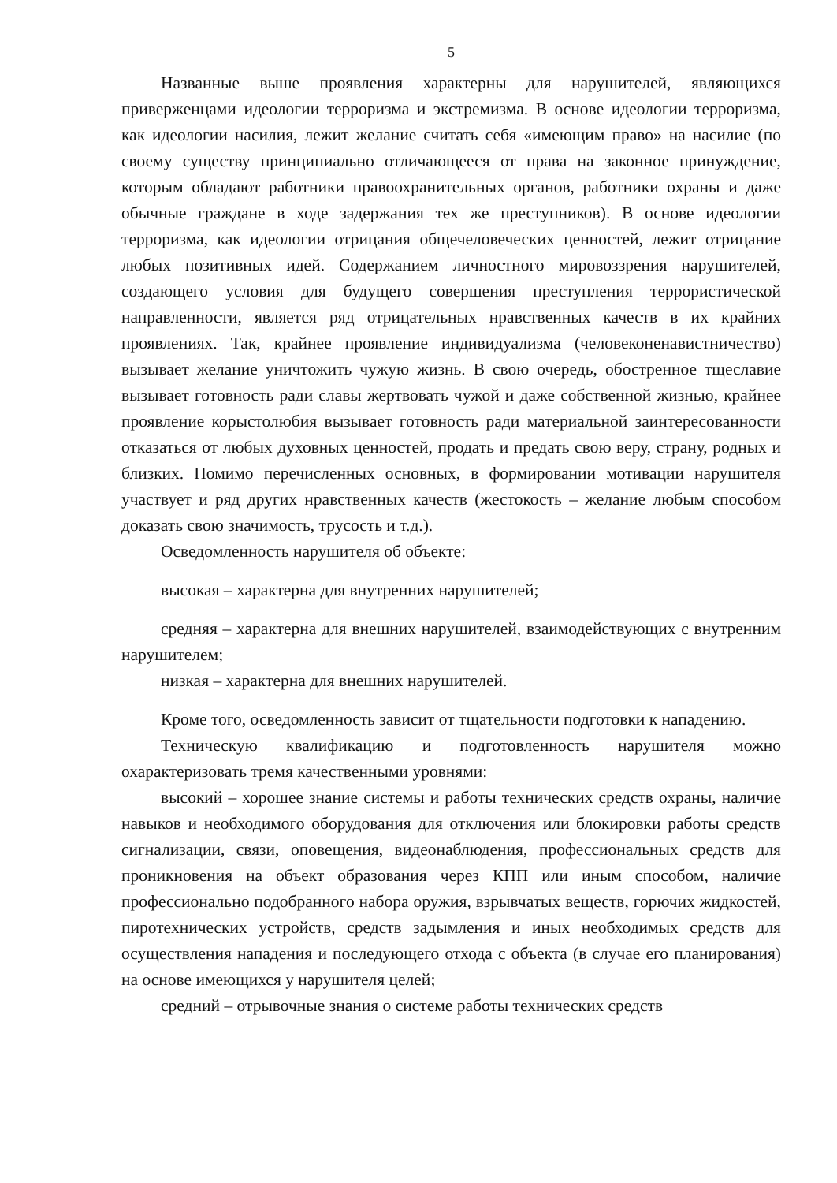5
Названные выше проявления характерны для нарушителей, являющихся приверженцами идеологии терроризма и экстремизма. В основе идеологии терроризма, как идеологии насилия, лежит желание считать себя «имеющим право» на насилие (по своему существу принципиально отличающееся от права на законное принуждение, которым обладают работники правоохранительных органов, работники охраны и даже обычные граждане в ходе задержания тех же преступников). В основе идеологии терроризма, как идеологии отрицания общечеловеческих ценностей, лежит отрицание любых позитивных идей. Содержанием личностного мировоззрения нарушителей, создающего условия для будущего совершения преступления террористической направленности, является ряд отрицательных нравственных качеств в их крайних проявлениях. Так, крайнее проявление индивидуализма (человеконенавистничество) вызывает желание уничтожить чужую жизнь. В свою очередь, обостренное тщеславие вызывает готовность ради славы жертвовать чужой и даже собственной жизнью, крайнее проявление корыстолюбия вызывает готовность ради материальной заинтересованности отказаться от любых духовных ценностей, продать и предать свою веру, страну, родных и близких. Помимо перечисленных основных, в формировании мотивации нарушителя участвует и ряд других нравственных качеств (жестокость – желание любым способом доказать свою значимость, трусость и т.д.).
Осведомленность нарушителя об объекте:
высокая – характерна для внутренних нарушителей;
средняя – характерна для внешних нарушителей, взаимодействующих с внутренним нарушителем;
низкая – характерна для внешних нарушителей.
Кроме того, осведомленность зависит от тщательности подготовки к нападению.
Техническую квалификацию и подготовленность нарушителя можно охарактеризовать тремя качественными уровнями:
высокий – хорошее знание системы и работы технических средств охраны, наличие навыков и необходимого оборудования для отключения или блокировки работы средств сигнализации, связи, оповещения, видеонаблюдения, профессиональных средств для проникновения на объект образования через КПП или иным способом, наличие профессионально подобранного набора оружия, взрывчатых веществ, горючих жидкостей, пиротехнических устройств, средств задымления и иных необходимых средств для осуществления нападения и последующего отхода с объекта (в случае его планирования) на основе имеющихся у нарушителя целей;
средний – отрывочные знания о системе работы технических средств